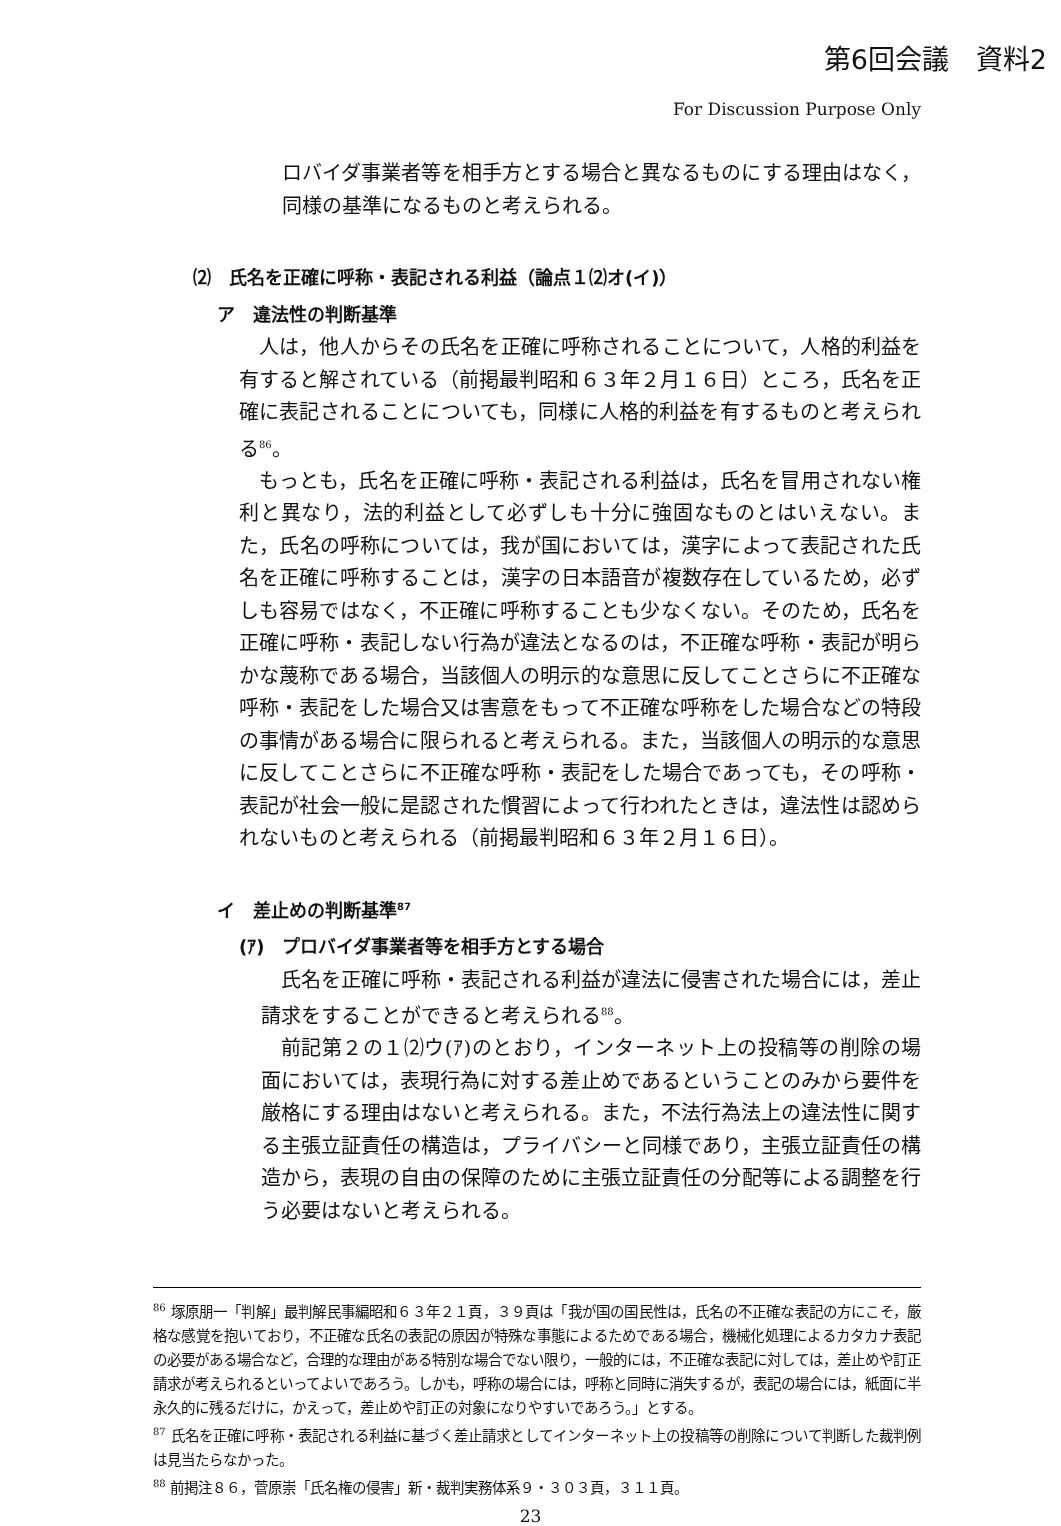第6回会議　資料2
For Discussion Purpose Only
ロバイダ事業者等を相手方とする場合と異なるものにする理由はなく，同様の基準になるものと考えられる。
⑵　氏名を正確に呼称・表記される利益（論点１⑵オ(イ)）
ア　違法性の判断基準
人は，他人からその氏名を正確に呼称されることについて，人格的利益を有すると解されている（前掲最判昭和６３年２月１６日）ところ，氏名を正確に表記されることについても，同様に人格的利益を有するものと考えられる<sup>86</sup>。
もっとも，氏名を正確に呼称・表記される利益は，氏名を冒用されない権利と異なり，法的利益として必ずしも十分に強固なものとはいえない。また，氏名の呼称については，我が国においては，漢字によって表記された氏名を正確に呼称することは，漢字の日本語音が複数存在しているため，必ずしも容易ではなく，不正確に呼称することも少なくない。そのため，氏名を正確に呼称・表記しない行為が違法となるのは，不正確な呼称・表記が明らかな蔑称である場合，当該個人の明示的な意思に反してことさらに不正確な呼称・表記をした場合又は害意をもって不正確な呼称をした場合などの特段の事情がある場合に限られると考えられる。また，当該個人の明示的な意思に反してことさらに不正確な呼称・表記をした場合であっても，その呼称・表記が社会一般に是認された慣習によって行われたときは，違法性は認められないものと考えられる（前掲最判昭和６３年２月１６日）。
イ　差止めの判断基準<sup>87</sup>
(ｱ)　プロバイダ事業者等を相手方とする場合
氏名を正確に呼称・表記される利益が違法に侵害された場合には，差止請求をすることができると考えられる<sup>88</sup>。
前記第２の１⑵ウ(ｱ)のとおり，インターネット上の投稿等の削除の場面においては，表現行為に対する差止めであるということのみから要件を厳格にする理由はないと考えられる。また，不法行為法上の違法性に関する主張立証責任の構造は，プライバシーと同様であり，主張立証責任の構造から，表現の自由の保障のために主張立証責任の分配等による調整を行う必要はないと考えられる。
<sup>86</sup> 塚原朋一「判解」最判解民事編昭和６３年２１頁，３９頁は「我が国の国民性は，氏名の不正確な表記の方にこそ，厳格な感覚を抱いており，不正確な氏名の表記の原因が特殊な事態によるためである場合，機械化処理によるカタカナ表記の必要がある場合など，合理的な理由がある特別な場合でない限り，一般的には，不正確な表記に対しては，差止めや訂正請求が考えられるといってよいであろう。しかも，呼称の場合には，呼称と同時に消失するが，表記の場合には，紙面に半永久的に残るだけに，かえって，差止めや訂正の対象になりやすいであろう。」とする。
<sup>87</sup> 氏名を正確に呼称・表記される利益に基づく差止請求としてインターネット上の投稿等の削除について判断した裁判例は見当たらなかった。
<sup>88</sup> 前掲注８６，菅原崇「氏名権の侵害」新・裁判実務体系９・３０３頁，３１１頁。
23